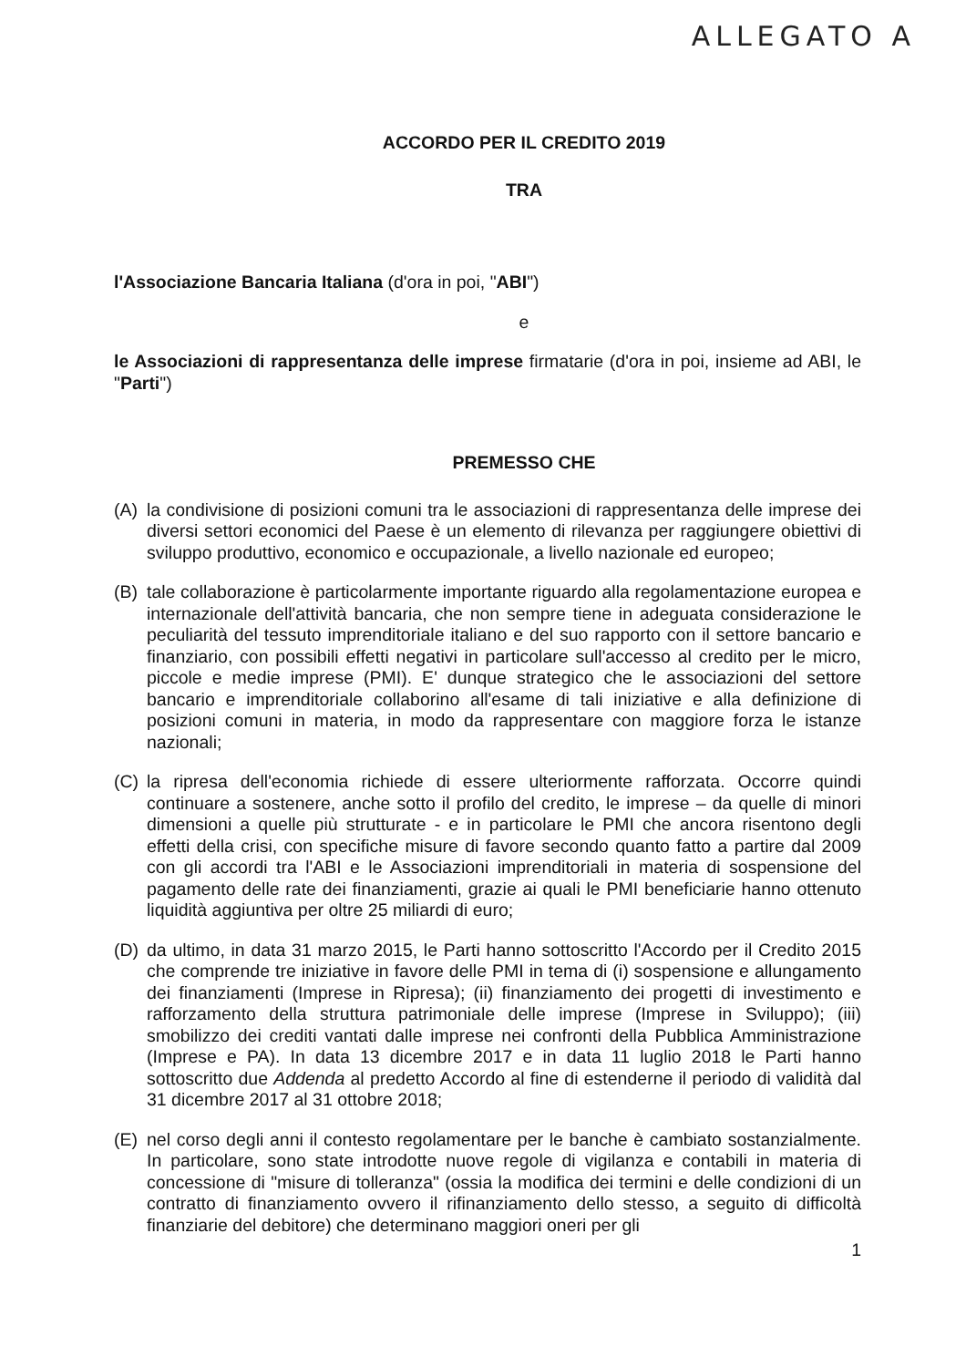ALLEGATO A
ACCORDO PER IL CREDITO 2019
TRA
l'Associazione Bancaria Italiana (d'ora in poi, "ABI")
e
le Associazioni di rappresentanza delle imprese firmatarie (d'ora in poi, insieme ad ABI, le "Parti")
PREMESSO CHE
(A) la condivisione di posizioni comuni tra le associazioni di rappresentanza delle imprese dei diversi settori economici del Paese è un elemento di rilevanza per raggiungere obiettivi di sviluppo produttivo, economico e occupazionale, a livello nazionale ed europeo;
(B) tale collaborazione è particolarmente importante riguardo alla regolamentazione europea e internazionale dell'attività bancaria, che non sempre tiene in adeguata considerazione le peculiarità del tessuto imprenditoriale italiano e del suo rapporto con il settore bancario e finanziario, con possibili effetti negativi in particolare sull'accesso al credito per le micro, piccole e medie imprese (PMI). E' dunque strategico che le associazioni del settore bancario e imprenditoriale collaborino all'esame di tali iniziative e alla definizione di posizioni comuni in materia, in modo da rappresentare con maggiore forza le istanze nazionali;
(C) la ripresa dell'economia richiede di essere ulteriormente rafforzata. Occorre quindi continuare a sostenere, anche sotto il profilo del credito, le imprese – da quelle di minori dimensioni a quelle più strutturate - e in particolare le PMI che ancora risentono degli effetti della crisi, con specifiche misure di favore secondo quanto fatto a partire dal 2009 con gli accordi tra l'ABI e le Associazioni imprenditoriali in materia di sospensione del pagamento delle rate dei finanziamenti, grazie ai quali le PMI beneficiarie hanno ottenuto liquidità aggiuntiva per oltre 25 miliardi di euro;
(D) da ultimo, in data 31 marzo 2015, le Parti hanno sottoscritto l'Accordo per il Credito 2015 che comprende tre iniziative in favore delle PMI in tema di (i) sospensione e allungamento dei finanziamenti (Imprese in Ripresa); (ii) finanziamento dei progetti di investimento e rafforzamento della struttura patrimoniale delle imprese (Imprese in Sviluppo); (iii) smobilizzo dei crediti vantati dalle imprese nei confronti della Pubblica Amministrazione (Imprese e PA). In data 13 dicembre 2017 e in data 11 luglio 2018 le Parti hanno sottoscritto due Addenda al predetto Accordo al fine di estenderne il periodo di validità dal 31 dicembre 2017 al 31 ottobre 2018;
(E) nel corso degli anni il contesto regolamentare per le banche è cambiato sostanzialmente. In particolare, sono state introdotte nuove regole di vigilanza e contabili in materia di concessione di "misure di tolleranza" (ossia la modifica dei termini e delle condizioni di un contratto di finanziamento ovvero il rifinanziamento dello stesso, a seguito di difficoltà finanziarie del debitore) che determinano maggiori oneri per gli
1